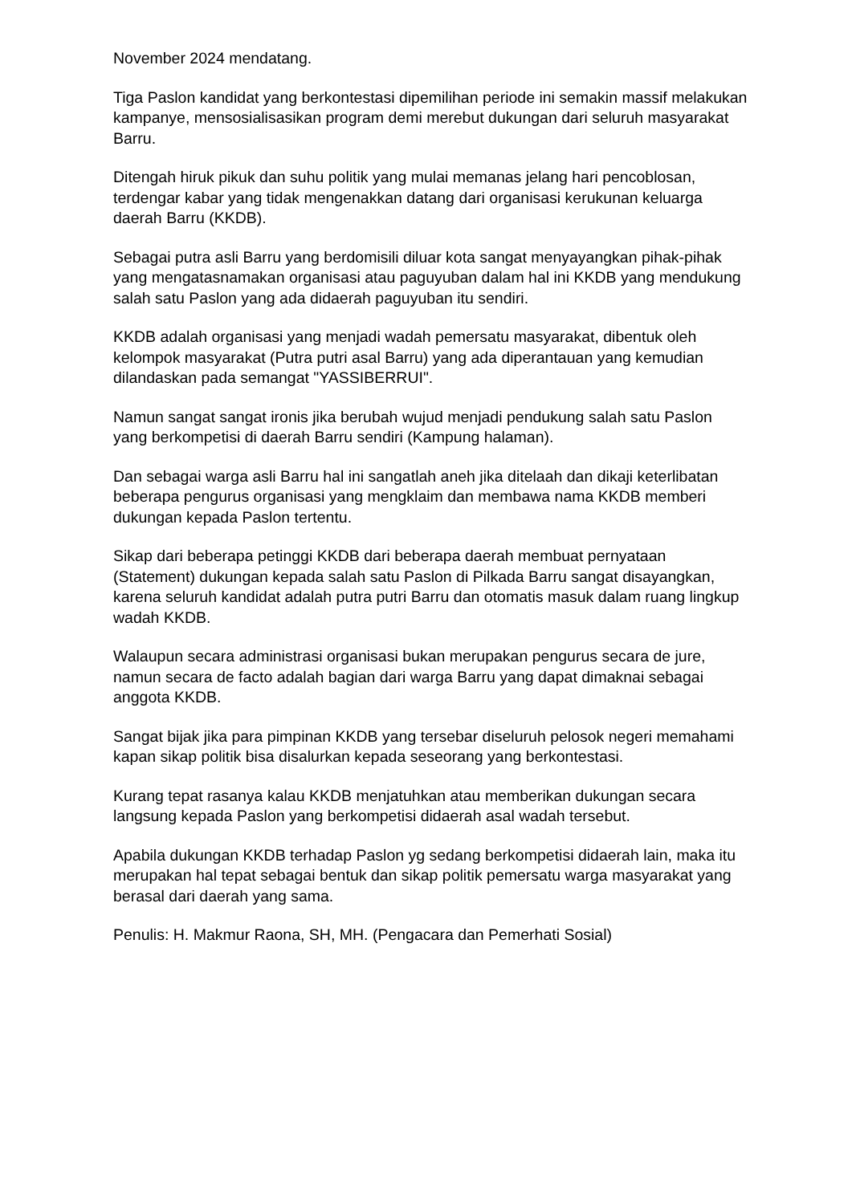November 2024 mendatang.
Tiga Paslon kandidat yang berkontestasi dipemilihan periode ini semakin massif melakukan kampanye, mensosialisasikan program demi merebut dukungan dari seluruh masyarakat Barru.
Ditengah hiruk pikuk dan suhu politik yang mulai memanas jelang hari pencoblosan, terdengar kabar yang tidak mengenakkan datang dari organisasi kerukunan keluarga daerah Barru (KKDB).
Sebagai putra asli Barru yang berdomisili diluar kota sangat menyayangkan pihak-pihak yang mengatasnamakan organisasi atau paguyuban dalam hal ini KKDB yang mendukung salah satu Paslon yang ada didaerah paguyuban itu sendiri.
KKDB adalah organisasi yang menjadi wadah pemersatu masyarakat, dibentuk oleh kelompok masyarakat (Putra putri asal Barru) yang ada diperantauan yang kemudian dilandaskan pada semangat "YASSIBERRUI".
Namun sangat sangat ironis jika berubah wujud menjadi pendukung salah satu Paslon yang berkompetisi di daerah Barru sendiri (Kampung halaman).
Dan sebagai warga asli Barru hal ini sangatlah aneh jika ditelaah dan dikaji keterlibatan beberapa pengurus organisasi yang mengklaim dan membawa nama KKDB memberi dukungan kepada Paslon tertentu.
Sikap dari beberapa petinggi KKDB dari beberapa daerah membuat pernyataan (Statement) dukungan kepada salah satu Paslon di Pilkada Barru sangat disayangkan, karena seluruh kandidat adalah putra putri Barru dan otomatis masuk dalam ruang lingkup wadah KKDB.
Walaupun secara administrasi organisasi bukan merupakan pengurus secara de jure, namun secara de facto adalah bagian dari warga Barru yang dapat dimaknai sebagai anggota KKDB.
Sangat bijak jika para pimpinan KKDB yang tersebar diseluruh pelosok negeri memahami kapan sikap politik bisa disalurkan kepada seseorang yang berkontestasi.
Kurang tepat rasanya kalau KKDB menjatuhkan atau memberikan dukungan secara langsung kepada Paslon yang berkompetisi didaerah asal wadah tersebut.
Apabila dukungan KKDB terhadap Paslon yg sedang berkompetisi didaerah lain, maka itu merupakan hal tepat sebagai bentuk dan sikap politik pemersatu warga masyarakat yang berasal dari daerah yang sama.
Penulis: H. Makmur Raona, SH, MH. (Pengacara dan Pemerhati Sosial)